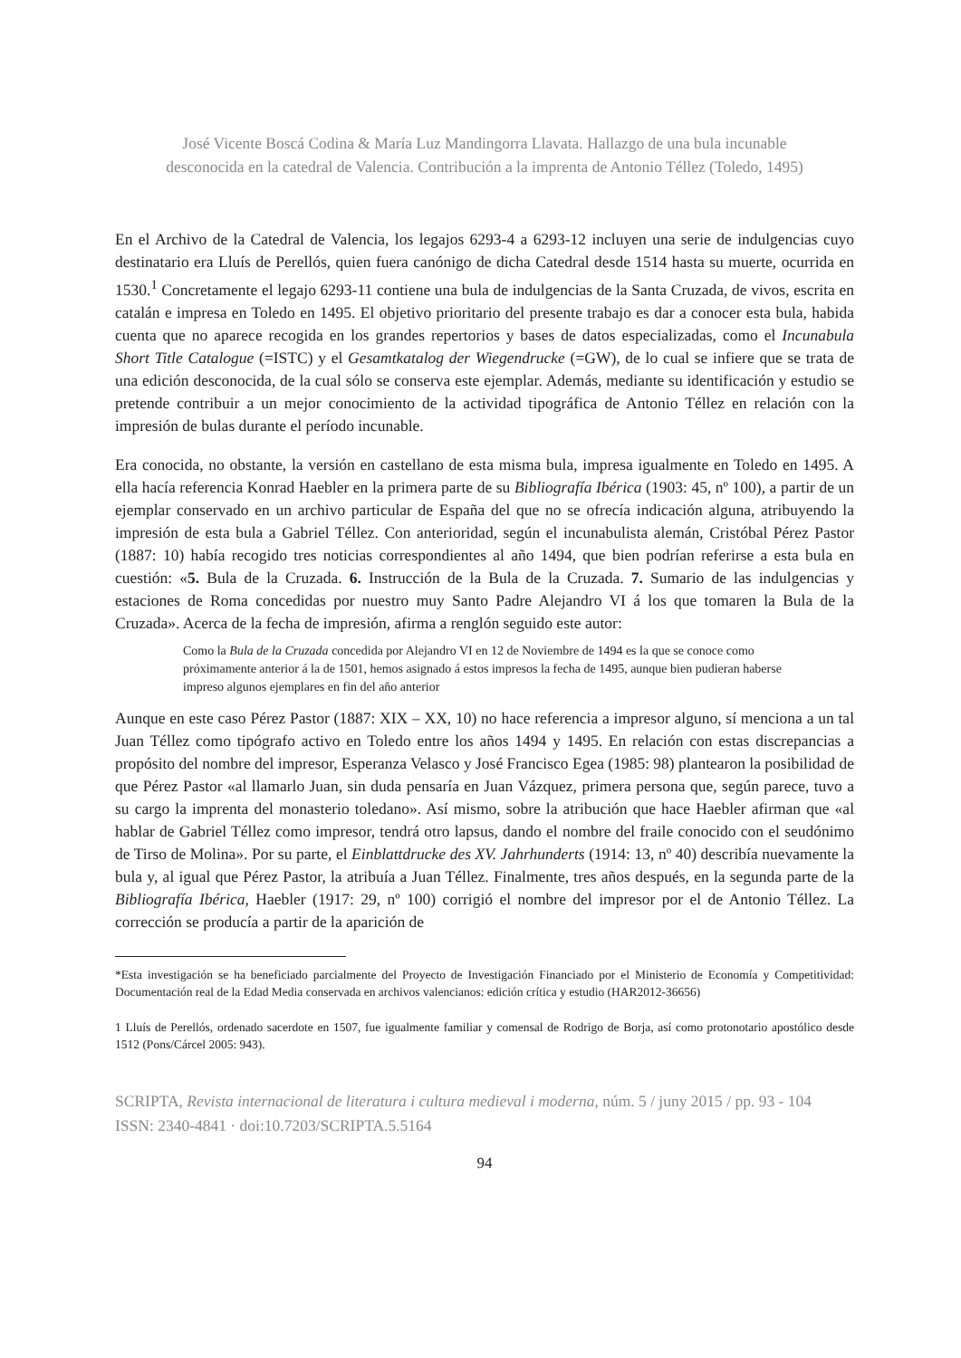José Vicente Boscá Codina & María Luz Mandingorra Llavata. Hallazgo de una bula incunable
desconocida en la catedral de Valencia. Contribución a la imprenta de Antonio Téllez (Toledo, 1495)
En el Archivo de la Catedral de Valencia, los legajos 6293-4 a 6293-12 incluyen una serie de indulgencias cuyo destinatario era Lluís de Perellós, quien fuera canónigo de dicha Catedral desde 1514 hasta su muerte, ocurrida en 1530.<sup>1</sup> Concretamente el legajo 6293-11 contiene una bula de indulgencias de la Santa Cruzada, de vivos, escrita en catalán e impresa en Toledo en 1495. El objetivo prioritario del presente trabajo es dar a conocer esta bula, habida cuenta que no aparece recogida en los grandes repertorios y bases de datos especializadas, como el Incunabula Short Title Catalogue (=ISTC) y el Gesamtkatalog der Wiegendrucke (=GW), de lo cual se infiere que se trata de una edición desconocida, de la cual sólo se conserva este ejemplar. Además, mediante su identificación y estudio se pretende contribuir a un mejor conocimiento de la actividad tipográfica de Antonio Téllez en relación con la impresión de bulas durante el período incunable.
Era conocida, no obstante, la versión en castellano de esta misma bula, impresa igualmente en Toledo en 1495. A ella hacía referencia Konrad Haebler en la primera parte de su Bibliografía Ibérica (1903: 45, nº 100), a partir de un ejemplar conservado en un archivo particular de España del que no se ofrecía indicación alguna, atribuyendo la impresión de esta bula a Gabriel Téllez. Con anterioridad, según el incunabulista alemán, Cristóbal Pérez Pastor (1887: 10) había recogido tres noticias correspondientes al año 1494, que bien podrían referirse a esta bula en cuestión: «5. Bula de la Cruzada. 6. Instrucción de la Bula de la Cruzada. 7. Sumario de las indulgencias y estaciones de Roma concedidas por nuestro muy Santo Padre Alejandro VI á los que tomaren la Bula de la Cruzada». Acerca de la fecha de impresión, afirma a renglón seguido este autor:
Como la Bula de la Cruzada concedida por Alejandro VI en 12 de Noviembre de 1494 es la que se conoce como próximamente anterior á la de 1501, hemos asignado á estos impresos la fecha de 1495, aunque bien pudieran haberse impreso algunos ejemplares en fin del año anterior
Aunque en este caso Pérez Pastor (1887: XIX – XX, 10) no hace referencia a impresor alguno, sí menciona a un tal Juan Téllez como tipógrafo activo en Toledo entre los años 1494 y 1495. En relación con estas discrepancias a propósito del nombre del impresor, Esperanza Velasco y José Francisco Egea (1985: 98) plantearon la posibilidad de que Pérez Pastor «al llamarlo Juan, sin duda pensaría en Juan Vázquez, primera persona que, según parece, tuvo a su cargo la imprenta del monasterio toledano». Así mismo, sobre la atribución que hace Haebler afirman que «al hablar de Gabriel Téllez como impresor, tendrá otro lapsus, dando el nombre del fraile conocido con el seudónimo de Tirso de Molina». Por su parte, el Einblattdrucke des XV. Jahrhunderts (1914: 13, nº 40) describía nuevamente la bula y, al igual que Pérez Pastor, la atribuía a Juan Téllez. Finalmente, tres años después, en la segunda parte de la Bibliografía Ibérica, Haebler (1917: 29, nº 100) corrigió el nombre del impresor por el de Antonio Téllez. La corrección se producía a partir de la aparición de
*Esta investigación se ha beneficiado parcialmente del Proyecto de Investigación Financiado por el Ministerio de Economía y Competitividad: Documentación real de la Edad Media conservada en archivos valencianos: edición crítica y estudio (HAR2012-36656)
1 Lluís de Perellós, ordenado sacerdote en 1507, fue igualmente familiar y comensal de Rodrigo de Borja, así como protonotario apostólico desde 1512 (Pons/Cárcel 2005: 943).
SCRIPTA, Revista internacional de literatura i cultura medieval i moderna, núm. 5 / juny 2015 / pp. 93 - 104
ISSN: 2340-4841 · doi:10.7203/SCRIPTA.5.5164
94